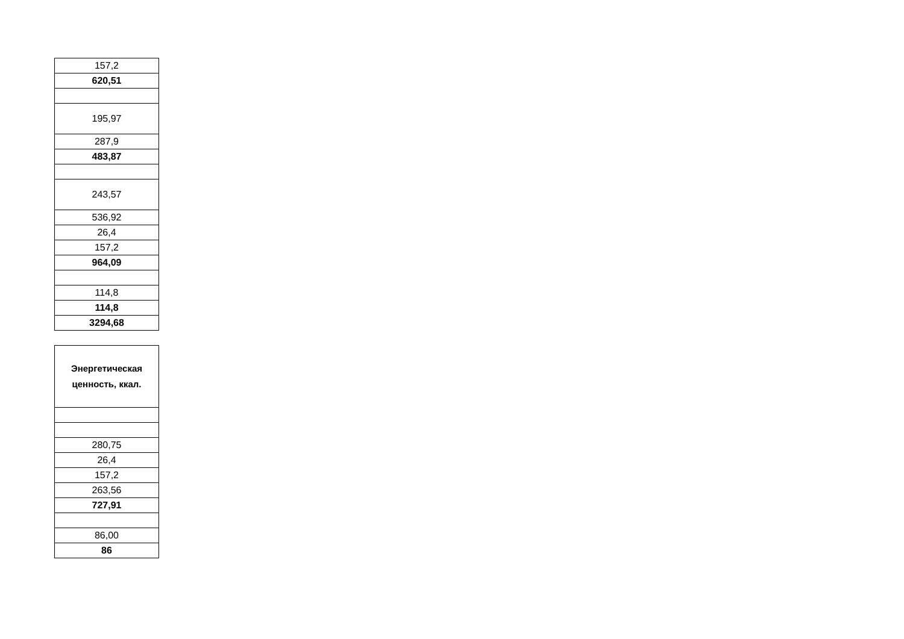| 157,2 |
| 620,51 |
| 195,97 |
| 287,9 |
| 483,87 |
| 243,57 |
| 536,92 |
| 26,4 |
| 157,2 |
| 964,09 |
| 114,8 |
| 114,8 |
| 3294,68 |
| Энергетическая ценность, ккал. |
| 280,75 |
| 26,4 |
| 157,2 |
| 263,56 |
| 727,91 |
| 86,00 |
| 86 |